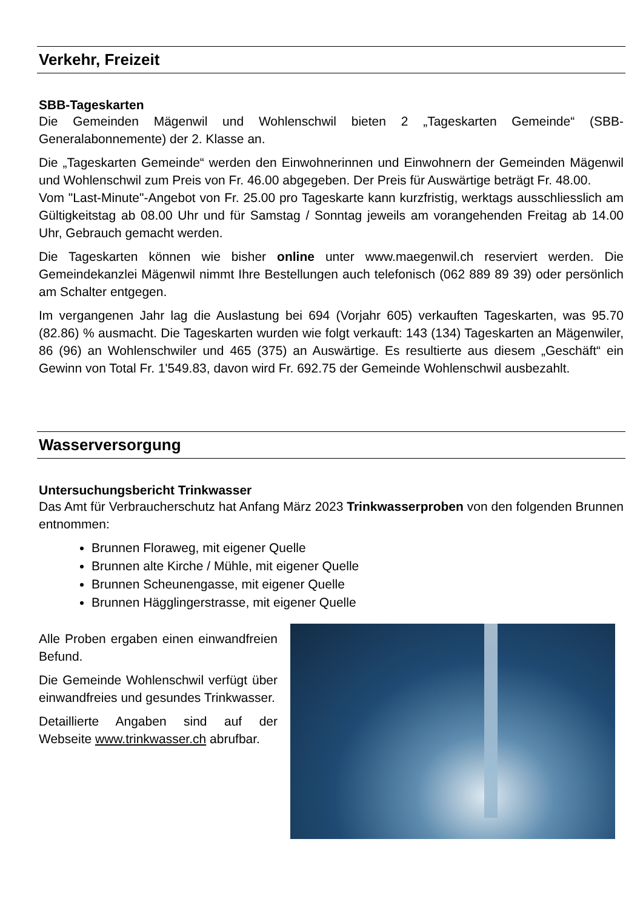Verkehr, Freizeit
SBB-Tageskarten
Die Gemeinden Mägenwil und Wohlenschwil bieten 2 „Tageskarten Gemeinde“ (SBB-Generalabonnemente) der 2. Klasse an.
Die „Tageskarten Gemeinde“ werden den Einwohnerinnen und Einwohnern der Gemeinden Mägenwil und Wohlenschwil zum Preis von Fr. 46.00 abgegeben. Der Preis für Auswärtige beträgt Fr. 48.00.
Vom "Last-Minute"-Angebot von Fr. 25.00 pro Tageskarte kann kurzfristig, werktags ausschliesslich am Gültigkeitstag ab 08.00 Uhr und für Samstag / Sonntag jeweils am vorangehenden Freitag ab 14.00 Uhr, Gebrauch gemacht werden.
Die Tageskarten können wie bisher online unter www.maegenwil.ch reserviert werden. Die Gemeindekanzlei Mägenwil nimmt Ihre Bestellungen auch telefonisch (062 889 89 39) oder persönlich am Schalter entgegen.
Im vergangenen Jahr lag die Auslastung bei 694 (Vorjahr 605) verkauften Tageskarten, was 95.70 (82.86) % ausmacht. Die Tageskarten wurden wie folgt verkauft: 143 (134) Tageskarten an Mägenwiler, 86 (96) an Wohlenschwiler und 465 (375) an Auswärtige. Es resultierte aus diesem „Geschäft“ ein Gewinn von Total Fr. 1'549.83, davon wird Fr. 692.75 der Gemeinde Wohlenschwil ausbezahlt.
Wasserversorgung
Untersuchungsbericht Trinkwasser
Das Amt für Verbraucherschutz hat Anfang März 2023 Trinkwasserproben von den folgenden Brunnen entnommen:
Brunnen Floraweg, mit eigener Quelle
Brunnen alte Kirche / Mühle, mit eigener Quelle
Brunnen Scheunengasse, mit eigener Quelle
Brunnen Hägglingerstrasse, mit eigener Quelle
Alle Proben ergaben einen einwandfreien Befund.
Die Gemeinde Wohlenschwil verfügt über einwandfreies und gesundes Trinkwasser.
Detaillierte Angaben sind auf der Webseite www.trinkwasser.ch abrufbar.